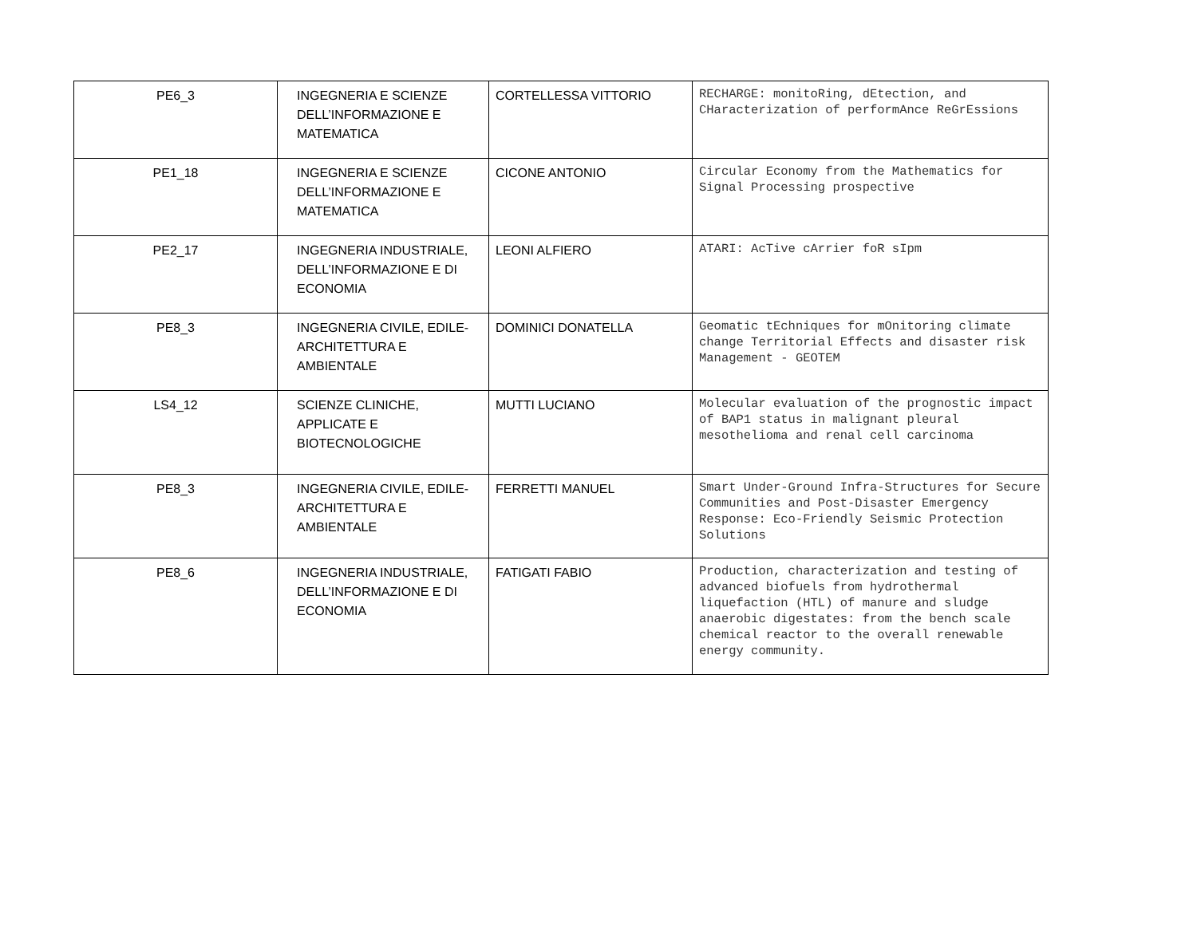| PE6_3 | INGEGNERIA E SCIENZE DELL’INFORMAZIONE E MATEMATICA | CORTELLESSA VITTORIO | RECHARGE: monitoRing, dEtection, and CHaracterization of performAnce ReGrEssions |
| PE1_18 | INGEGNERIA E SCIENZE DELL’INFORMAZIONE E MATEMATICA | CICONE ANTONIO | Circular Economy from the Mathematics for Signal Processing prospective |
| PE2_17 | INGEGNERIA INDUSTRIALE, DELL’INFORMAZIONE E DI ECONOMIA | LEONI ALFIERO | ATARI: AcTive cArrier foR sIpm |
| PE8_3 | INGEGNERIA CIVILE, EDILE-ARCHITETTURA E AMBIENTALE | DOMINICI DONATELLA | Geomatic tEchniques for mOnitoring climate change Territorial Effects and disaster risk Management - GEOTEM |
| LS4_12 | SCIENZE CLINICHE, APPLICATE E BIOTECNOLOGICHE | MUTTI LUCIANO | Molecular evaluation of the prognostic impact of BAP1 status in malignant pleural mesothelioma and renal cell carcinoma |
| PE8_3 | INGEGNERIA CIVILE, EDILE-ARCHITETTURA E AMBIENTALE | FERRETTI MANUEL | Smart Under-Ground Infra-Structures for Secure Communities and Post-Disaster Emergency Response: Eco-Friendly Seismic Protection Solutions |
| PE8_6 | INGEGNERIA INDUSTRIALE, DELL’INFORMAZIONE E DI ECONOMIA | FATIGATI FABIO | Production, characterization and testing of advanced biofuels from hydrothermal liquefaction (HTL) of manure and sludge anaerobic digestates: from the bench scale chemical reactor to the overall renewable energy community. |